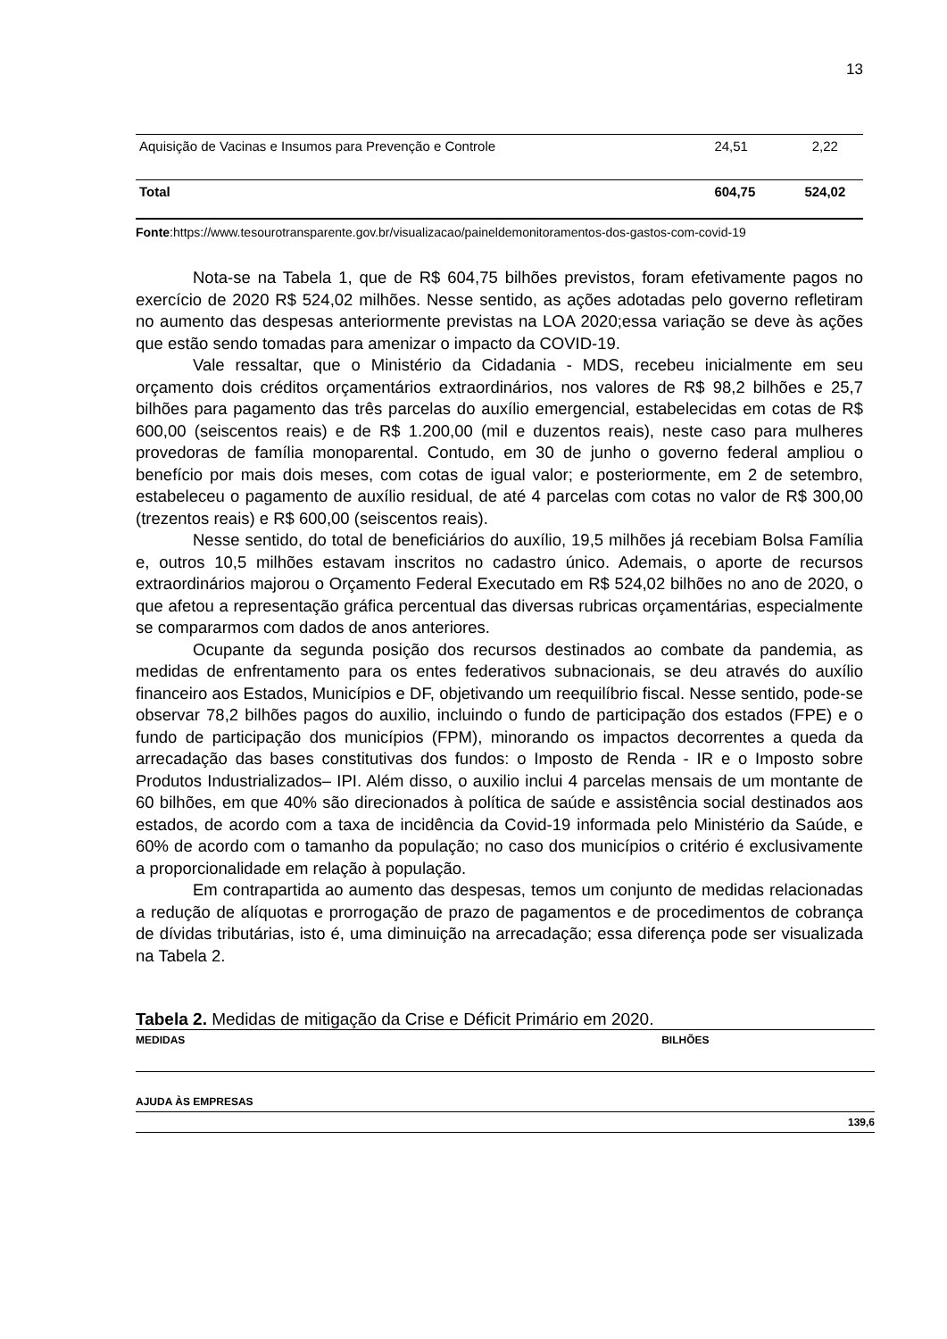13
| Aquisição de Vacinas e Insumos para Prevenção e Controle | 24,51 | 2,22 |
| Total | 604,75 | 524,02 |
Fonte:https://www.tesourotransparente.gov.br/visualizacao/paineldemonitoramentos-dos-gastos-com-covid-19
Nota-se na Tabela 1, que de R$ 604,75 bilhões previstos, foram efetivamente pagos no exercício de 2020 R$ 524,02 milhões. Nesse sentido, as ações adotadas pelo governo refletiram no aumento das despesas anteriormente previstas na LOA 2020;essa variação se deve às ações que estão sendo tomadas para amenizar o impacto da COVID-19.
Vale ressaltar, que o Ministério da Cidadania - MDS, recebeu inicialmente em seu orçamento dois créditos orçamentários extraordinários, nos valores de R$ 98,2 bilhões e 25,7 bilhões para pagamento das três parcelas do auxílio emergencial, estabelecidas em cotas de R$ 600,00 (seiscentos reais) e de R$ 1.200,00 (mil e duzentos reais), neste caso para mulheres provedoras de família monoparental. Contudo, em 30 de junho o governo federal ampliou o benefício por mais dois meses, com cotas de igual valor; e posteriormente, em 2 de setembro, estabeleceu o pagamento de auxílio residual, de até 4 parcelas com cotas no valor de R$ 300,00 (trezentos reais) e R$ 600,00 (seiscentos reais).
Nesse sentido, do total de beneficiários do auxílio, 19,5 milhões já recebiam Bolsa Família e, outros 10,5 milhões estavam inscritos no cadastro único. Ademais, o aporte de recursos extraordinários majorou o Orçamento Federal Executado em R$ 524,02 bilhões no ano de 2020, o que afetou a representação gráfica percentual das diversas rubricas orçamentárias, especialmente se compararmos com dados de anos anteriores.
Ocupante da segunda posição dos recursos destinados ao combate da pandemia, as medidas de enfrentamento para os entes federativos subnacionais, se deu através do auxílio financeiro aos Estados, Municípios e DF, objetivando um reequilíbrio fiscal. Nesse sentido, pode-se observar 78,2 bilhões pagos do auxilio, incluindo o fundo de participação dos estados (FPE) e o fundo de participação dos municípios (FPM), minorando os impactos decorrentes a queda da arrecadação das bases constitutivas dos fundos: o Imposto de Renda - IR e o Imposto sobre Produtos Industrializados– IPI. Além disso, o auxilio inclui 4 parcelas mensais de um montante de 60 bilhões, em que 40% são direcionados à política de saúde e assistência social destinados aos estados, de acordo com a taxa de incidência da Covid-19 informada pelo Ministério da Saúde, e 60% de acordo com o tamanho da população; no caso dos municípios o critério é exclusivamente a proporcionalidade em relação à população.
Em contrapartida ao aumento das despesas, temos um conjunto de medidas relacionadas a redução de alíquotas e prorrogação de prazo de pagamentos e de procedimentos de cobrança de dívidas tributárias, isto é, uma diminuição na arrecadação; essa diferença pode ser visualizada na Tabela 2.
Tabela 2. Medidas de mitigação da Crise e Déficit Primário em 2020.
| MEDIDAS | BILHÕES |
| AJUDA ÀS EMPRESAS | |
| | 139,6 |